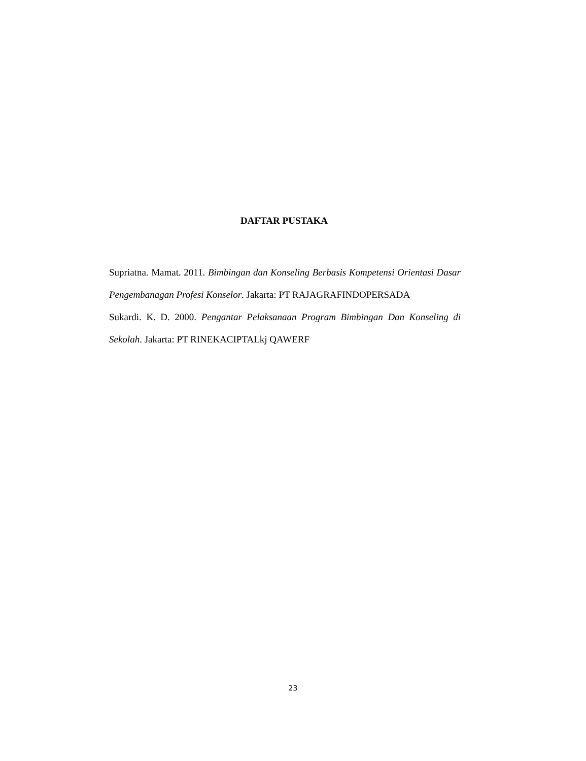DAFTAR PUSTAKA
Supriatna. Mamat. 2011. Bimbingan dan Konseling Berbasis Kompetensi Orientasi Dasar Pengembanagan Profesi Konselor. Jakarta: PT RAJAGRAFINDOPERSADA
Sukardi. K. D. 2000. Pengantar Pelaksanaan Program Bimbingan Dan Konseling di Sekolah. Jakarta: PT RINEKACIPTALkj QAWERF
23